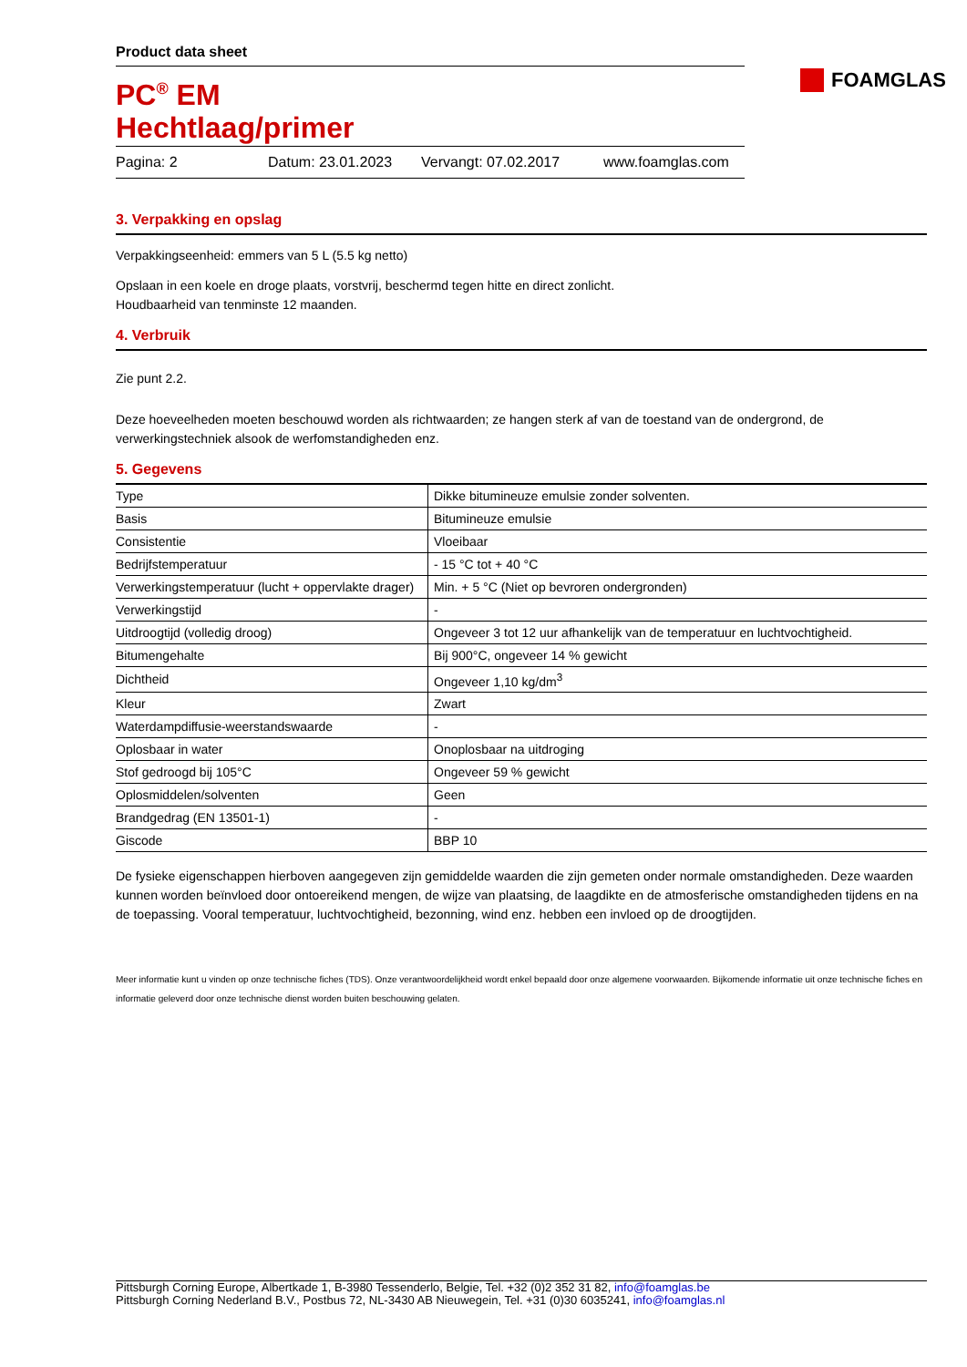FOAMGLAS
Product data sheet
PC<sup>®</sup> EM
Hechtlaag/primer
Pagina: 2 Datum: 23.01.2023 Vervangt: 07.02.2017 www.foamglas.com
3. Verpakking en opslag
Verpakkingseenheid: emmers van 5 L (5.5 kg netto)
Opslaan in een koele en droge plaats, vorstvrij, beschermd tegen hitte en direct zonlicht.
Houdbaarheid van tenminste 12 maanden.
4. Verbruik
Zie punt 2.2.
Deze hoeveelheden moeten beschouwd worden als richtwaarden; ze hangen sterk af van de toestand van de ondergrond, de verwerkingstechniek alsook de werfomstandigheden enz.
5. Gegevens
| Type | Dikke bitumineuze emulsie zonder solventen. |
| Basis | Bitumineuze emulsie |
| Consistentie | Vloeibaar |
| Bedrijfstemperatuur | - 15 °C tot + 40 °C |
| Verwerkingstemperatuur (lucht + oppervlakte drager) | Min. + 5 °C (Niet op bevroren ondergronden) |
| Verwerkingstijd | - |
| Uitdroogtijd (volledig droog) | Ongeveer 3 tot 12 uur afhankelijk van de temperatuur en luchtvochtigheid. |
| Bitumengehalte | Bij 900°C, ongeveer 14 % gewicht |
| Dichtheid | Ongeveer 1,10 kg/dm<sup>3</sup> |
| Kleur | Zwart |
| Waterdampdiffusie-weerstandswaarde | - |
| Oplosbaar in water | Onoplosbaar na uitdroging |
| Stof gedroogd bij 105°C | Ongeveer 59 % gewicht |
| Oplosmiddelen/solventen | Geen |
| Brandgedrag (EN 13501-1) | - |
| Giscode | BBP 10 |
De fysieke eigenschappen hierboven aangegeven zijn gemiddelde waarden die zijn gemeten onder normale omstandigheden. Deze waarden kunnen worden beïnvloed door ontoereikend mengen, de wijze van plaatsing, de laagdikte en de atmosferische omstandigheden tijdens en na de toepassing. Vooral temperatuur, luchtvochtigheid, bezonning, wind enz. hebben een invloed op de droogtijden.
Meer informatie kunt u vinden op onze technische fiches (TDS). Onze verantwoordelijkheid wordt enkel bepaald door onze algemene voorwaarden. Bijkomende informatie uit onze technische fiches en informatie geleverd door onze technische dienst worden buiten beschouwing gelaten.
Pittsburgh Corning Europe, Albertkade 1, B-3980 Tessenderlo, Belgie, Tel. +32 (0)2 352 31 82, info@foamglas.be
Pittsburgh Corning Nederland B.V., Postbus 72, NL-3430 AB Nieuwegein, Tel. +31 (0)30 6035241, info@foamglas.nl